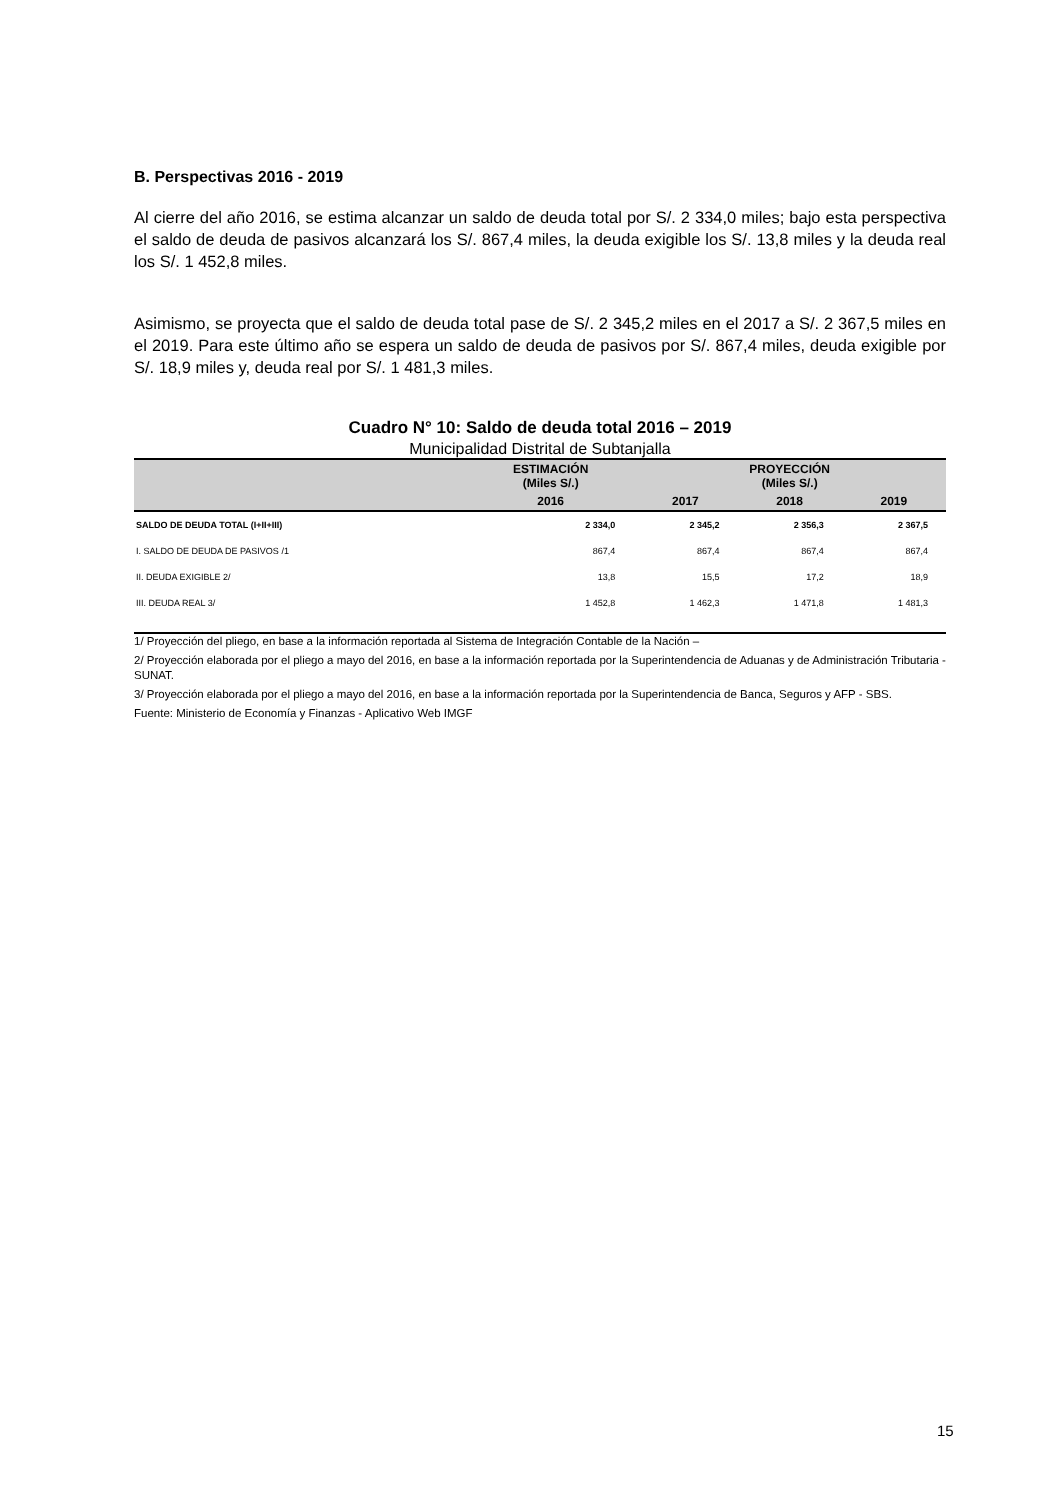B. Perspectivas 2016 - 2019
Al cierre del año 2016, se estima alcanzar un saldo de deuda total por S/. 2 334,0 miles; bajo esta perspectiva el saldo de deuda de pasivos alcanzará los S/. 867,4 miles, la deuda exigible los S/. 13,8 miles y la deuda real los S/. 1 452,8 miles.
Asimismo, se proyecta que el saldo de deuda total pase de S/. 2 345,2 miles en el 2017 a S/. 2 367,5 miles en el 2019. Para este último año se espera un saldo de deuda de pasivos por S/. 867,4 miles, deuda exigible por S/. 18,9 miles y, deuda real por S/. 1 481,3 miles.
Cuadro N° 10: Saldo de deuda total 2016 – 2019
Municipalidad Distrital de Subtanjalla
| | ESTIMACIÓN (Miles S/.) | PROYECCIÓN (Miles S/.) | | |
| --- | --- | --- | --- | --- |
| | 2016 | 2017 | 2018 | 2019 |
| SALDO DE DEUDA TOTAL (I+II+III) | 2 334,0 | 2 345,2 | 2 356,3 | 2 367,5 |
| I. SALDO DE DEUDA DE PASIVOS /1 | 867,4 | 867,4 | 867,4 | 867,4 |
| II. DEUDA EXIGIBLE 2/ | 13,8 | 15,5 | 17,2 | 18,9 |
| III. DEUDA REAL 3/ | 1 452,8 | 1 462,3 | 1 471,8 | 1 481,3 |
1/ Proyección del pliego, en base a la información reportada al Sistema de Integración Contable de la Nación –
2/ Proyección elaborada por el pliego a mayo del 2016, en base a la información reportada por la Superintendencia de Aduanas y de Administración Tributaria - SUNAT.
3/ Proyección elaborada por el pliego a mayo del 2016, en base a la información reportada por la Superintendencia de Banca, Seguros y AFP - SBS.
Fuente: Ministerio de Economía y Finanzas - Aplicativo Web IMGF
15